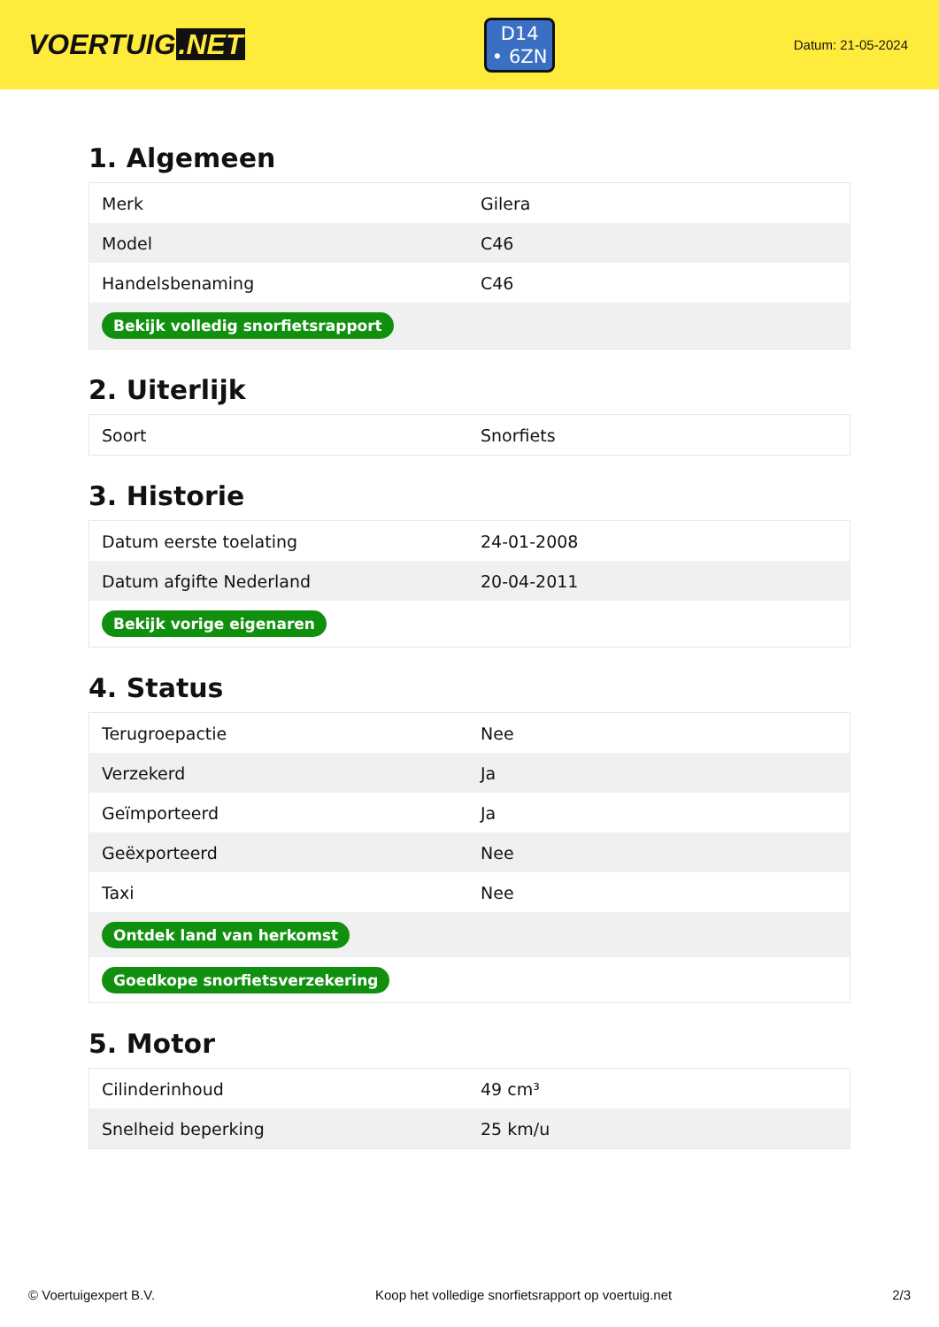VOERTUIG.NET
D14
• 6ZN
Datum: 21-05-2024
1. Algemeen
| Merk | Gilera |
| Model | C46 |
| Handelsbenaming | C46 |
| Bekijk volledig snorfietsrapport | |
2. Uiterlijk
| Soort | Snorfiets |
3. Historie
| Datum eerste toelating | 24-01-2008 |
| Datum afgifte Nederland | 20-04-2011 |
| Bekijk vorige eigenaren | |
4. Status
| Terugroepactie | Nee |
| Verzekerd | Ja |
| Geïmporteerd | Ja |
| Geëxporteerd | Nee |
| Taxi | Nee |
| Ontdek land van herkomst | |
| Goedkope snorfietsverzekering | |
5. Motor
| Cilinderinhoud | 49 cm³ |
| Snelheid beperking | 25 km/u |
© Voertuigexpert B.V. Koop het volledige snorfietsrapport op voertuig.net 2/3